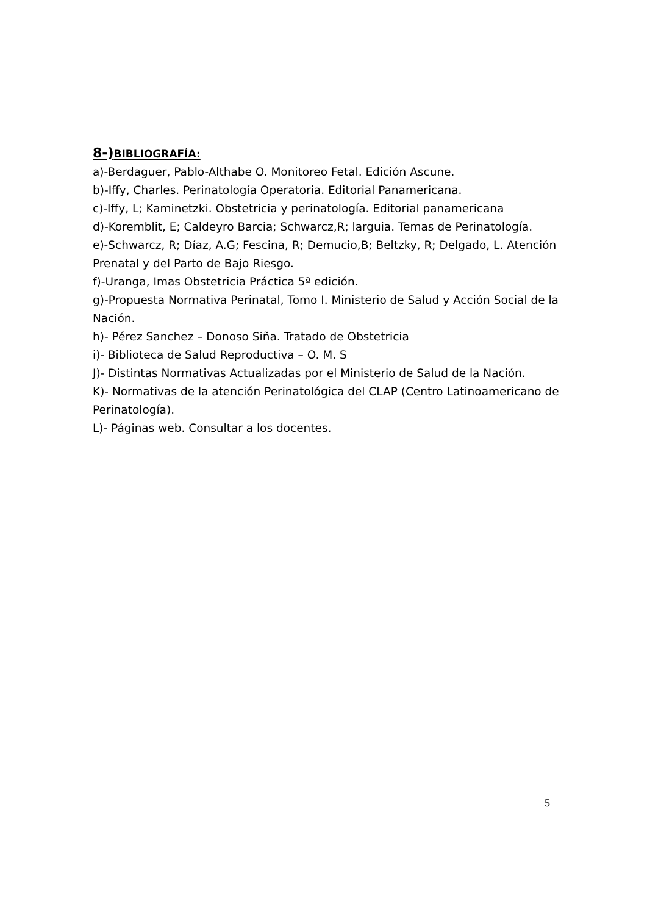8-)BIBLIOGRAFÍA:
a)-Berdaguer, Pablo-Althabe O. Monitoreo Fetal. Edición Ascune.
b)-Iffy, Charles. Perinatología Operatoria. Editorial Panamericana.
c)-Iffy, L; Kaminetzki. Obstetricia y perinatología. Editorial panamericana
d)-Koremblit, E; Caldeyro Barcia; Schwarcz,R; larguia. Temas de Perinatología.
e)-Schwarcz, R; Díaz, A.G; Fescina, R; Demucio,B; Beltzky, R; Delgado, L. Atención Prenatal y del Parto de Bajo Riesgo.
f)-Uranga, Imas Obstetricia Práctica 5ª edición.
g)-Propuesta Normativa Perinatal, Tomo I. Ministerio de Salud y Acción Social de la Nación.
h)- Pérez Sanchez – Donoso Siña. Tratado de Obstetricia
i)- Biblioteca de Salud Reproductiva – O. M. S
J)- Distintas Normativas Actualizadas por el Ministerio de Salud de la Nación.
K)- Normativas de la atención Perinatológica del CLAP (Centro Latinoamericano de Perinatología).
L)- Páginas web. Consultar a los docentes.
5